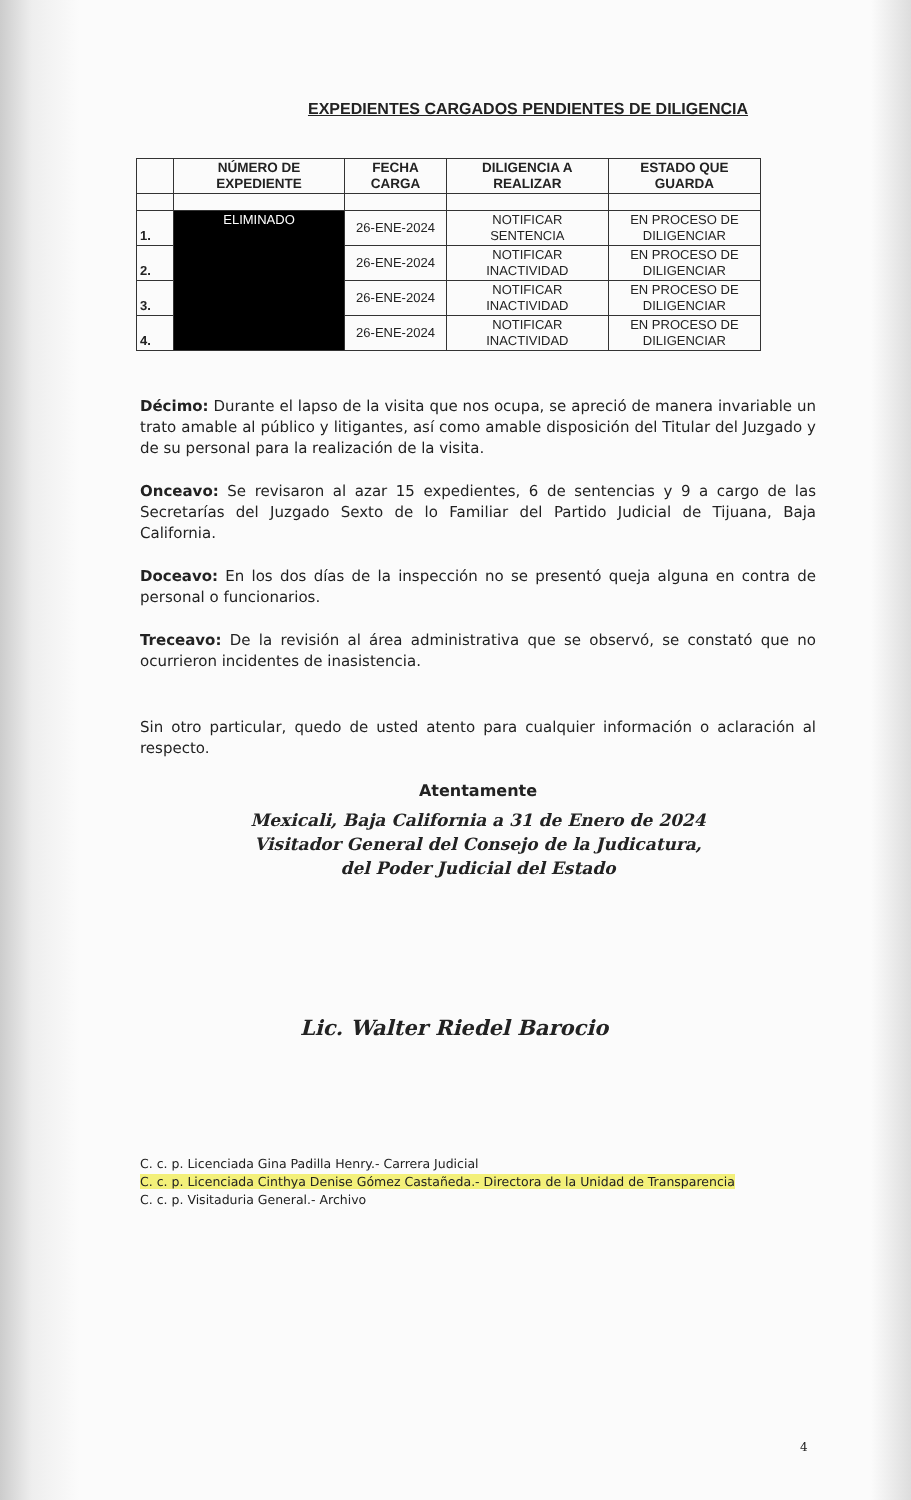EXPEDIENTES CARGADOS PENDIENTES DE DILIGENCIA
| | NÚMERO DE EXPEDIENTE | FECHA CARGA | DILIGENCIA A REALIZAR | ESTADO QUE GUARDA |
| --- | --- | --- | --- | --- |
| 1. | ELIMINADO | 26-ENE-2024 | NOTIFICAR SENTENCIA | EN PROCESO DE DILIGENCIAR |
| 2. | | 26-ENE-2024 | NOTIFICAR INACTIVIDAD | EN PROCESO DE DILIGENCIAR |
| 3. | | 26-ENE-2024 | NOTIFICAR INACTIVIDAD | EN PROCESO DE DILIGENCIAR |
| 4. | | 26-ENE-2024 | NOTIFICAR INACTIVIDAD | EN PROCESO DE DILIGENCIAR |
Décimo: Durante el lapso de la visita que nos ocupa, se apreció de manera invariable un trato amable al público y litigantes, así como amable disposición del Titular del Juzgado y de su personal para la realización de la visita.
Onceavo: Se revisaron al azar 15 expedientes, 6 de sentencias y 9 a cargo de las Secretarías del Juzgado Sexto de lo Familiar del Partido Judicial de Tijuana, Baja California.
Doceavo: En los dos días de la inspección no se presentó queja alguna en contra de personal o funcionarios.
Treceavo: De la revisión al área administrativa que se observó, se constató que no ocurrieron incidentes de inasistencia.
Sin otro particular, quedo de usted atento para cualquier información o aclaración al respecto.
Atentamente
Mexicali, Baja California a 31 de Enero de 2024
Visitador General del Consejo de la Judicatura,
del Poder Judicial del Estado
Lic. Walter Riedel Barocio
C. c. p. Licenciada Gina Padilla Henry.- Carrera Judicial
C. c. p. Licenciada Cinthya Denise Gómez Castañeda.- Directora de la Unidad de Transparencia
C. c. p. Visitaduria General.- Archivo
4